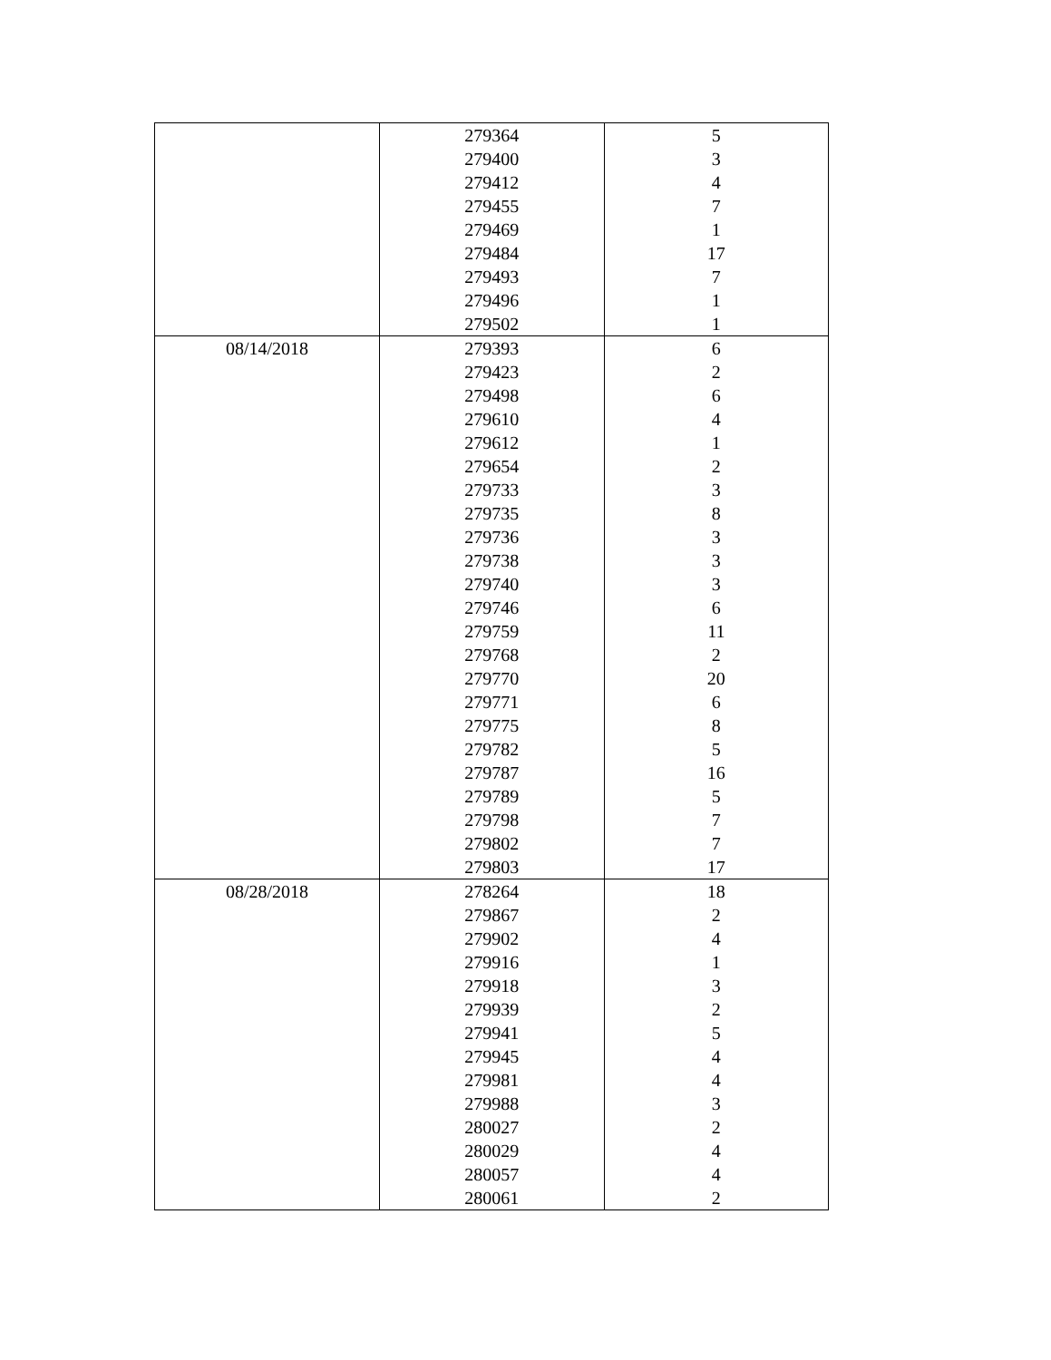| | 279364 279400 279412 279455 279469 279484 279493 279496 279502 | 5 3 4 7 1 17 7 1 1 |
| 08/14/2018 | 279393 279423 279498 279610 279612 279654 279733 279735 279736 279738 279740 279746 279759 279768 279770 279771 279775 279782 279787 279789 279798 279802 279803 | 6 2 6 4 1 2 3 8 3 3 3 6 11 2 20 6 8 5 16 5 7 7 17 |
| 08/28/2018 | 278264 279867 279902 279916 279918 279939 279941 279945 279981 279988 280027 280029 280057 280061 | 18 2 4 1 3 2 5 4 4 3 2 4 4 2 |